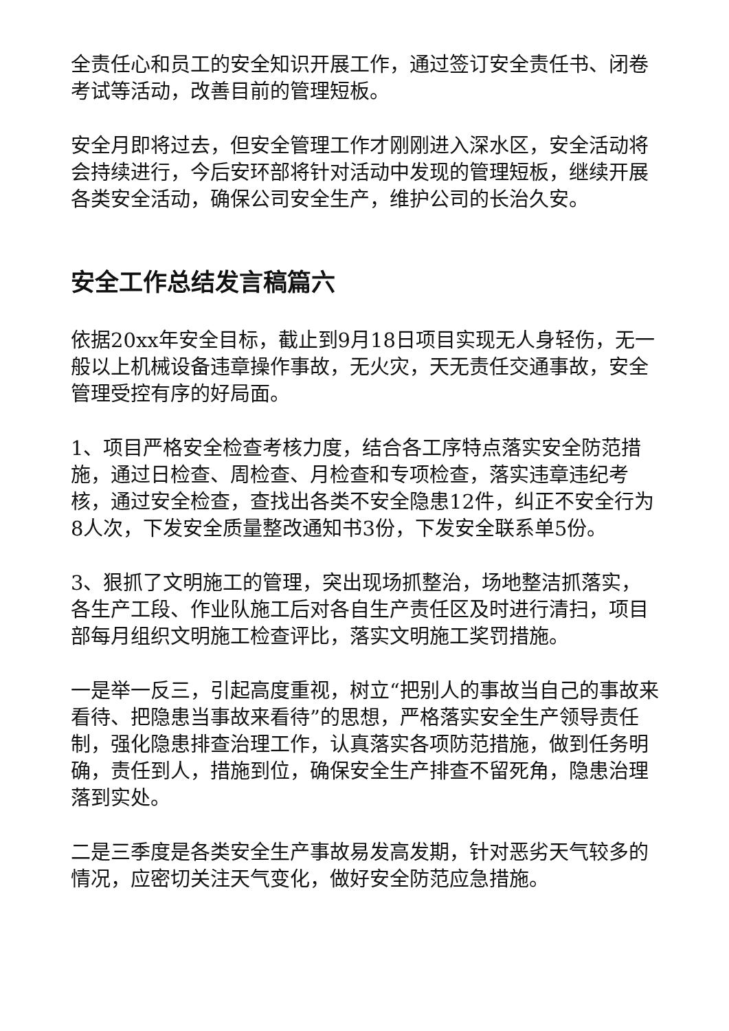全责任心和员工的安全知识开展工作，通过签订安全责任书、闭卷考试等活动，改善目前的管理短板。
安全月即将过去，但安全管理工作才刚刚进入深水区，安全活动将会持续进行，今后安环部将针对活动中发现的管理短板，继续开展各类安全活动，确保公司安全生产，维护公司的长治久安。
安全工作总结发言稿篇六
依据20xx年安全目标，截止到9月18日项目实现无人身轻伤，无一般以上机械设备违章操作事故，无火灾，天无责任交通事故，安全管理受控有序的好局面。
1、项目严格安全检查考核力度，结合各工序特点落实安全防范措施，通过日检查、周检查、月检查和专项检查，落实违章违纪考核，通过安全检查，查找出各类不安全隐患12件，纠正不安全行为8人次，下发安全质量整改通知书3份，下发安全联系单5份。
3、狠抓了文明施工的管理，突出现场抓整治，场地整洁抓落实，各生产工段、作业队施工后对各自生产责任区及时进行清扫，项目部每月组织文明施工检查评比，落实文明施工奖罚措施。
一是举一反三，引起高度重视，树立“把别人的事故当自己的事故来看待、把隐患当事故来看待”的思想，严格落实安全生产领导责任制，强化隐患排查治理工作，认真落实各项防范措施，做到任务明确，责任到人，措施到位，确保安全生产排查不留死角，隐患治理落到实处。
二是三季度是各类安全生产事故易发高发期，针对恶劣天气较多的情况，应密切关注天气变化，做好安全防范应急措施。